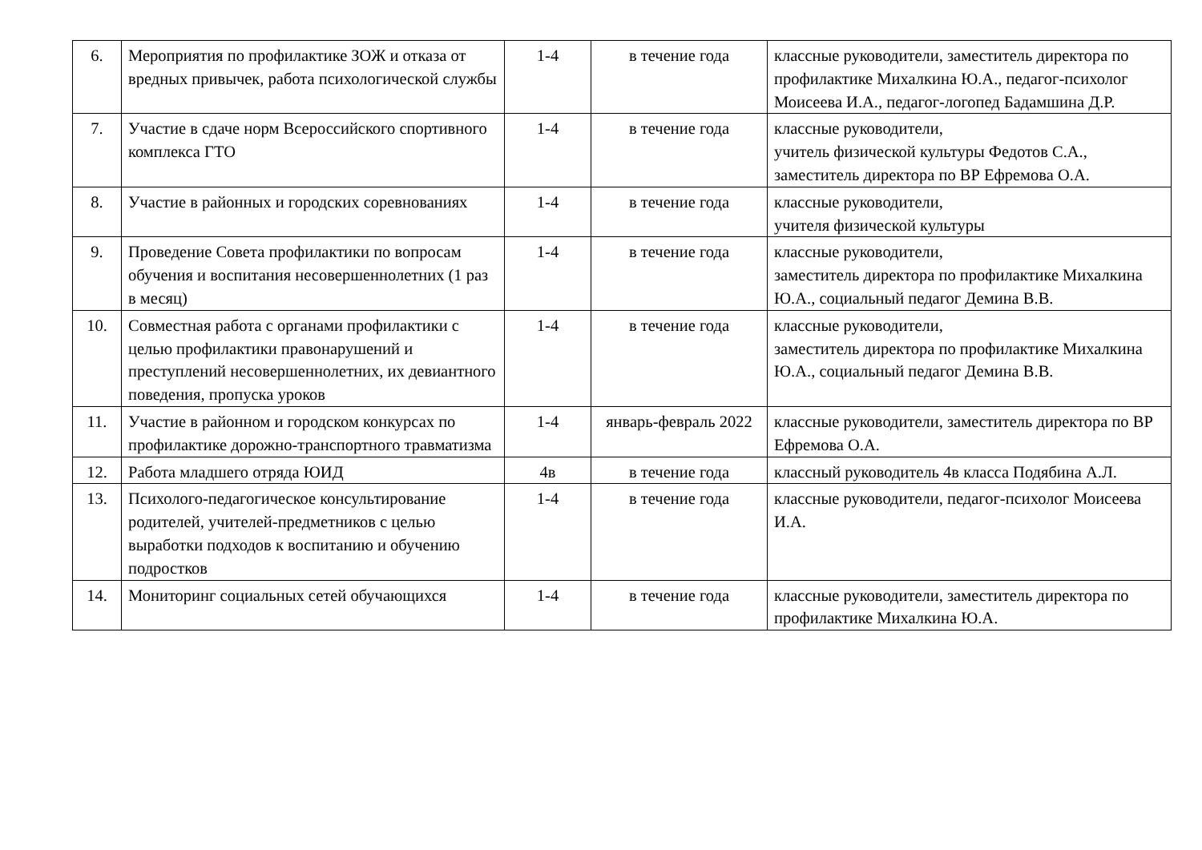| 6. | Мероприятия по профилактике ЗОЖ и отказа от вредных привычек, работа психологической службы | 1-4 | в течение года | классные руководители, заместитель директора по профилактике Михалкина Ю.А., педагог-психолог Моисеева И.А., педагог-логопед Бадамшина Д.Р. |
| 7. | Участие в сдаче норм Всероссийского спортивного комплекса ГТО | 1-4 | в течение года | классные руководители, учитель физической культуры Федотов С.А., заместитель директора по ВР Ефремова О.А. |
| 8. | Участие в районных и городских соревнованиях | 1-4 | в течение года | классные руководители, учителя физической культуры |
| 9. | Проведение Совета профилактики по вопросам обучения и воспитания несовершеннолетних (1 раз в месяц) | 1-4 | в течение года | классные руководители, заместитель директора по профилактике Михалкина Ю.А., социальный педагог Демина В.В. |
| 10. | Совместная работа с органами профилактики с целью профилактики правонарушений и преступлений несовершеннолетних, их девиантного поведения, пропуска уроков | 1-4 | в течение года | классные руководители, заместитель директора по профилактике Михалкина Ю.А., социальный педагог Демина В.В. |
| 11. | Участие в районном и городском конкурсах по профилактике дорожно-транспортного травматизма | 1-4 | январь-февраль 2022 | классные руководители, заместитель директора по ВР Ефремова О.А. |
| 12. | Работа младшего отряда ЮИД | 4в | в течение года | классный руководитель 4в класса Подябина А.Л. |
| 13. | Психолого-педагогическое консультирование родителей, учителей-предметников с целью выработки подходов к воспитанию и обучению подростков | 1-4 | в течение года | классные руководители, педагог-психолог Моисеева И.А. |
| 14. | Мониторинг социальных сетей обучающихся | 1-4 | в течение года | классные руководители, заместитель директора по профилактике Михалкина Ю.А. |